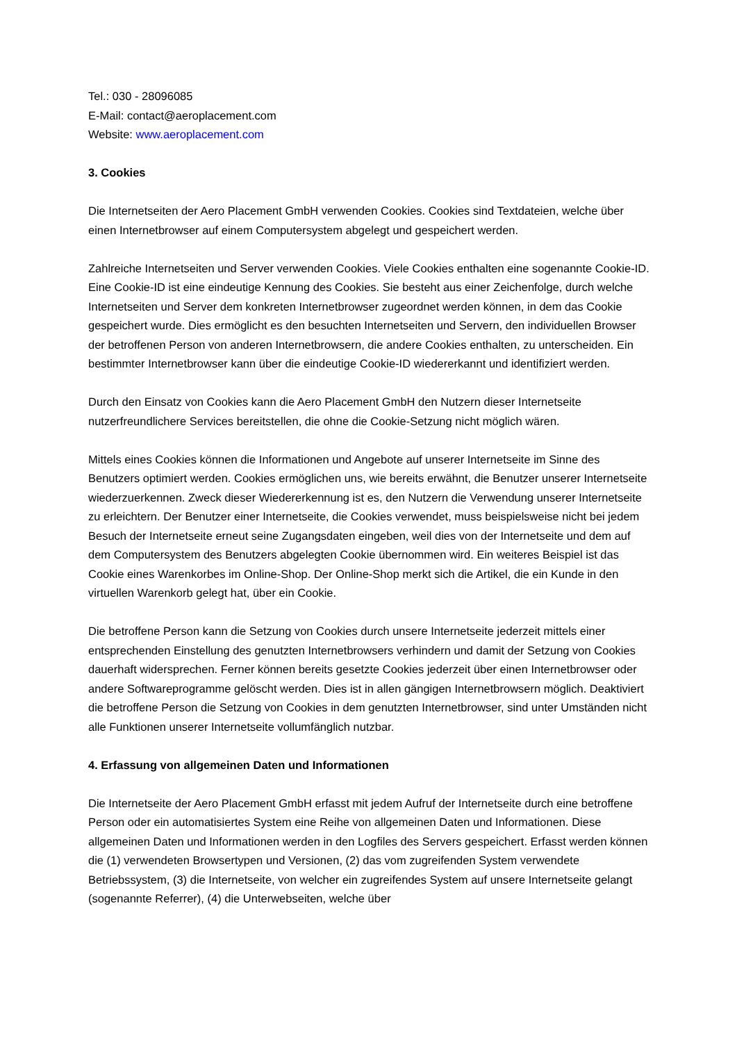Tel.: 030 - 28096085
E-Mail: contact@aeroplacement.com
Website: www.aeroplacement.com
3. Cookies
Die Internetseiten der Aero Placement GmbH verwenden Cookies. Cookies sind Textdateien, welche über einen Internetbrowser auf einem Computersystem abgelegt und gespeichert werden.
Zahlreiche Internetseiten und Server verwenden Cookies. Viele Cookies enthalten eine sogenannte Cookie-ID. Eine Cookie-ID ist eine eindeutige Kennung des Cookies. Sie besteht aus einer Zeichenfolge, durch welche Internetseiten und Server dem konkreten Internetbrowser zugeordnet werden können, in dem das Cookie gespeichert wurde. Dies ermöglicht es den besuchten Internetseiten und Servern, den individuellen Browser der betroffenen Person von anderen Internetbrowsern, die andere Cookies enthalten, zu unterscheiden. Ein bestimmter Internetbrowser kann über die eindeutige Cookie-ID wiedererkannt und identifiziert werden.
Durch den Einsatz von Cookies kann die Aero Placement GmbH den Nutzern dieser Internetseite nutzerfreundlichere Services bereitstellen, die ohne die Cookie-Setzung nicht möglich wären.
Mittels eines Cookies können die Informationen und Angebote auf unserer Internetseite im Sinne des Benutzers optimiert werden. Cookies ermöglichen uns, wie bereits erwähnt, die Benutzer unserer Internetseite wiederzuerkennen. Zweck dieser Wiedererkennung ist es, den Nutzern die Verwendung unserer Internetseite zu erleichtern. Der Benutzer einer Internetseite, die Cookies verwendet, muss beispielsweise nicht bei jedem Besuch der Internetseite erneut seine Zugangsdaten eingeben, weil dies von der Internetseite und dem auf dem Computersystem des Benutzers abgelegten Cookie übernommen wird. Ein weiteres Beispiel ist das Cookie eines Warenkorbes im Online-Shop. Der Online-Shop merkt sich die Artikel, die ein Kunde in den virtuellen Warenkorb gelegt hat, über ein Cookie.
Die betroffene Person kann die Setzung von Cookies durch unsere Internetseite jederzeit mittels einer entsprechenden Einstellung des genutzten Internetbrowsers verhindern und damit der Setzung von Cookies dauerhaft widersprechen. Ferner können bereits gesetzte Cookies jederzeit über einen Internetbrowser oder andere Softwareprogramme gelöscht werden. Dies ist in allen gängigen Internetbrowsern möglich. Deaktiviert die betroffene Person die Setzung von Cookies in dem genutzten Internetbrowser, sind unter Umständen nicht alle Funktionen unserer Internetseite vollumfänglich nutzbar.
4. Erfassung von allgemeinen Daten und Informationen
Die Internetseite der Aero Placement GmbH erfasst mit jedem Aufruf der Internetseite durch eine betroffene Person oder ein automatisiertes System eine Reihe von allgemeinen Daten und Informationen. Diese allgemeinen Daten und Informationen werden in den Logfiles des Servers gespeichert. Erfasst werden können die (1) verwendeten Browsertypen und Versionen, (2) das vom zugreifenden System verwendete Betriebssystem, (3) die Internetseite, von welcher ein zugreifendes System auf unsere Internetseite gelangt (sogenannte Referrer), (4) die Unterwebseiten, welche über